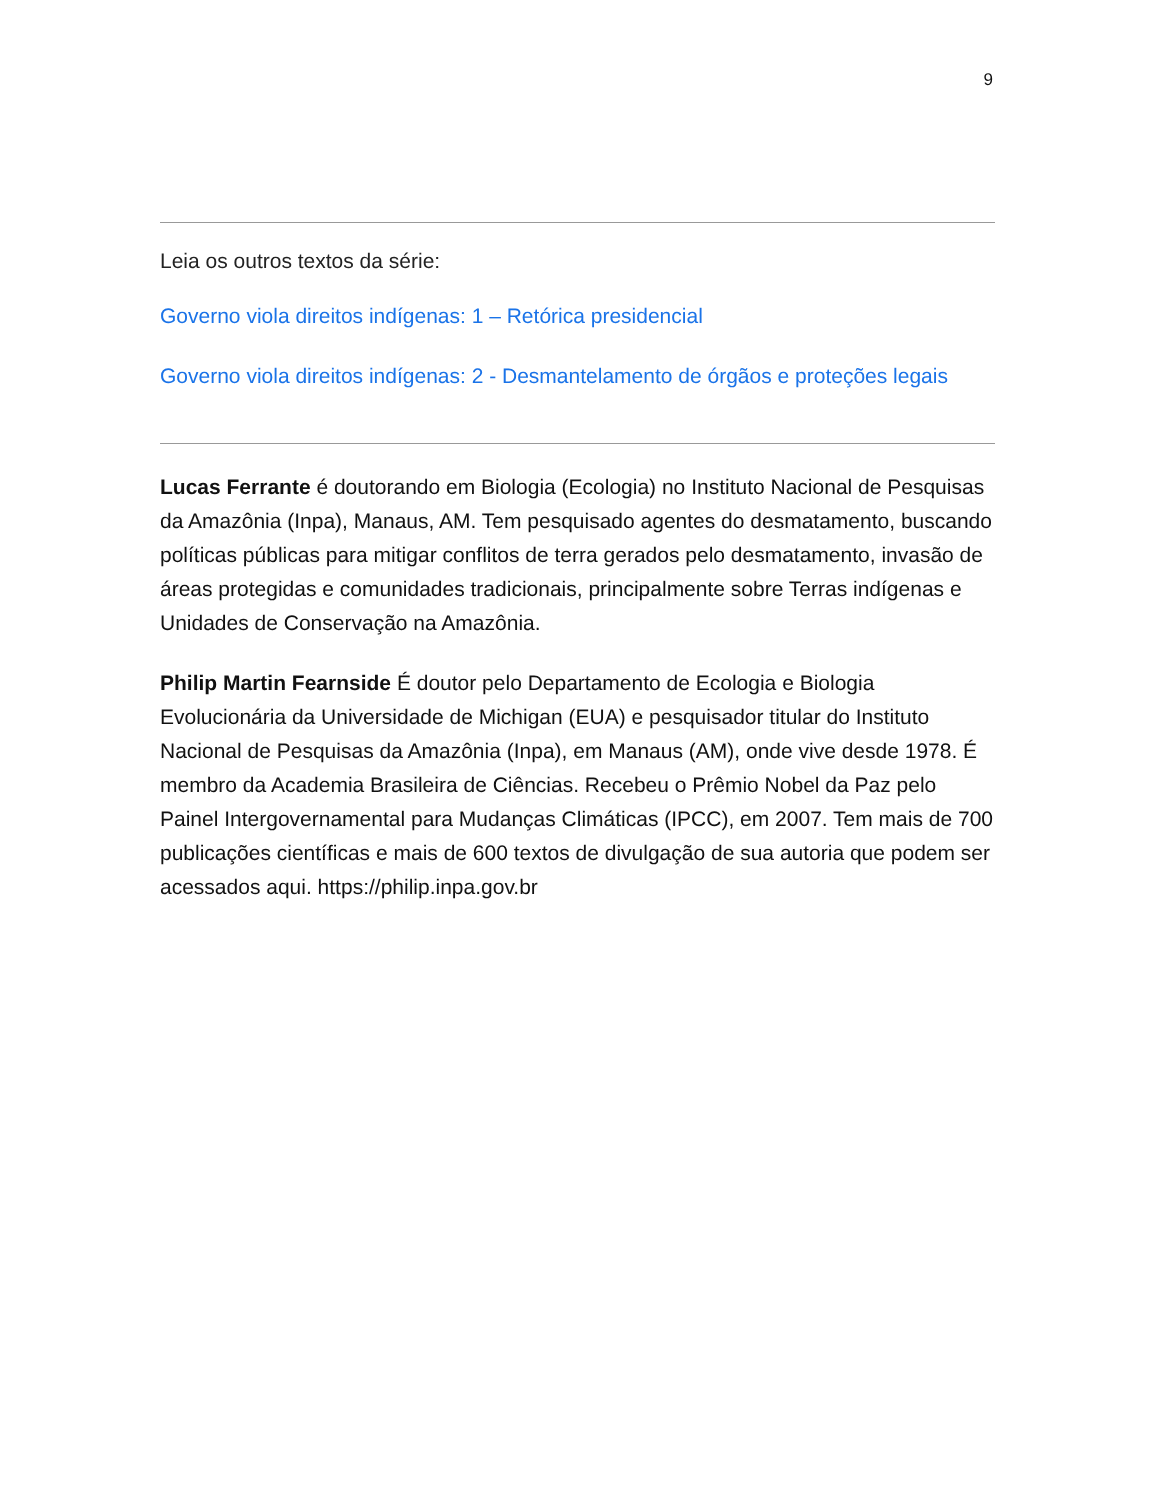9
Leia os outros textos da série:
Governo viola direitos indígenas: 1 – Retórica presidencial
Governo viola direitos indígenas: 2 - Desmantelamento de órgãos e proteções legais
Lucas Ferrante é doutorando em Biologia (Ecologia) no Instituto Nacional de Pesquisas da Amazônia (Inpa), Manaus, AM. Tem pesquisado agentes do desmatamento, buscando políticas públicas para mitigar conflitos de terra gerados pelo desmatamento, invasão de áreas protegidas e comunidades tradicionais, principalmente sobre Terras indígenas e Unidades de Conservação na Amazônia.
Philip Martin Fearnside É doutor pelo Departamento de Ecologia e Biologia Evolucionária da Universidade de Michigan (EUA) e pesquisador titular do Instituto Nacional de Pesquisas da Amazônia (Inpa), em Manaus (AM), onde vive desde 1978. É membro da Academia Brasileira de Ciências. Recebeu o Prêmio Nobel da Paz pelo Painel Intergovernamental para Mudanças Climáticas (IPCC), em 2007. Tem mais de 700 publicações científicas e mais de 600 textos de divulgação de sua autoria que podem ser acessados aqui. https://philip.inpa.gov.br